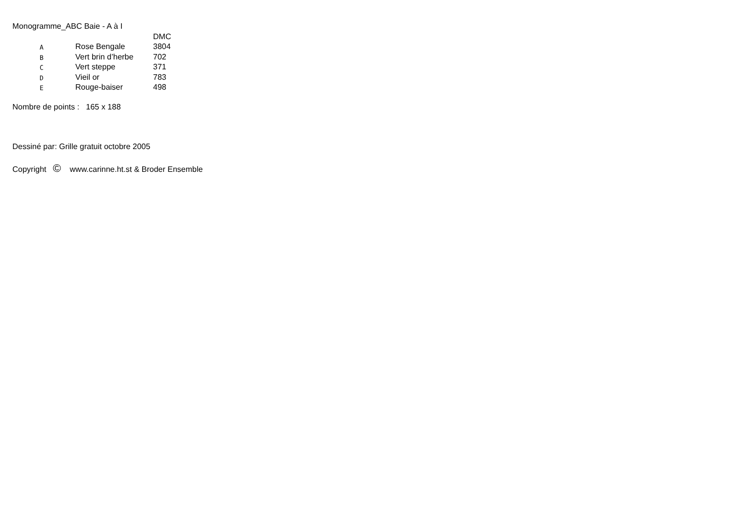Monogramme_ABC Baie - A à I
| | | DMC |
| A | Rose Bengale | 3804 |
| B | Vert brin d’herbe | 702 |
| C | Vert steppe | 371 |
| D | Vieil or | 783 |
| E | Rouge-baiser | 498 |
Nombre de points : 165 x 188
Dessiné par: Grille gratuit octobre 2005
Copyright © www.carinne.ht.st & Broder Ensemble